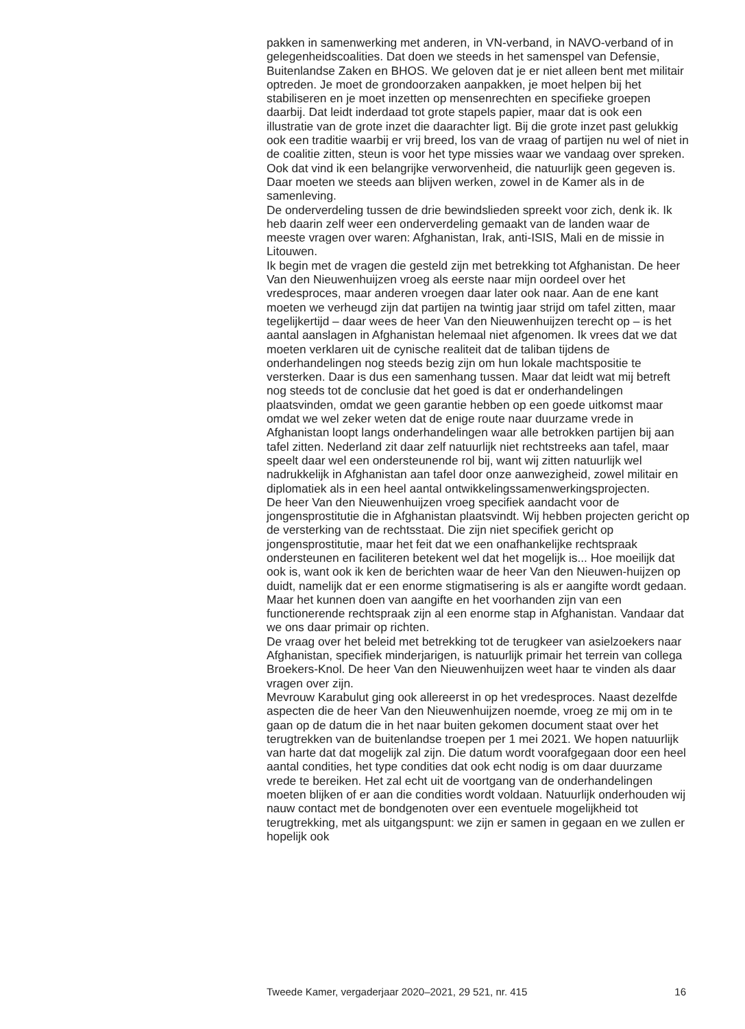pakken in samenwerking met anderen, in VN-verband, in NAVO-verband of in gelegenheidscoalities. Dat doen we steeds in het samenspel van Defensie, Buitenlandse Zaken en BHOS. We geloven dat je er niet alleen bent met militair optreden. Je moet de grondoorzaken aanpakken, je moet helpen bij het stabiliseren en je moet inzetten op mensenrechten en specifieke groepen daarbij. Dat leidt inderdaad tot grote stapels papier, maar dat is ook een illustratie van de grote inzet die daarachter ligt. Bij die grote inzet past gelukkig ook een traditie waarbij er vrij breed, los van de vraag of partijen nu wel of niet in de coalitie zitten, steun is voor het type missies waar we vandaag over spreken. Ook dat vind ik een belangrijke verworvenheid, die natuurlijk geen gegeven is. Daar moeten we steeds aan blijven werken, zowel in de Kamer als in de samenleving.
De onderverdeling tussen de drie bewindslieden spreekt voor zich, denk ik. Ik heb daarin zelf weer een onderverdeling gemaakt van de landen waar de meeste vragen over waren: Afghanistan, Irak, anti-ISIS, Mali en de missie in Litouwen.
Ik begin met de vragen die gesteld zijn met betrekking tot Afghanistan. De heer Van den Nieuwenhuijzen vroeg als eerste naar mijn oordeel over het vredesproces, maar anderen vroegen daar later ook naar. Aan de ene kant moeten we verheugd zijn dat partijen na twintig jaar strijd om tafel zitten, maar tegelijkertijd – daar wees de heer Van den Nieuwenhuijzen terecht op – is het aantal aanslagen in Afghanistan helemaal niet afgenomen. Ik vrees dat we dat moeten verklaren uit de cynische realiteit dat de taliban tijdens de onderhandelingen nog steeds bezig zijn om hun lokale machtspositie te versterken. Daar is dus een samenhang tussen. Maar dat leidt wat mij betreft nog steeds tot de conclusie dat het goed is dat er onderhandelingen plaatsvinden, omdat we geen garantie hebben op een goede uitkomst maar omdat we wel zeker weten dat de enige route naar duurzame vrede in Afghanistan loopt langs onderhandelingen waar alle betrokken partijen bij aan tafel zitten. Nederland zit daar zelf natuurlijk niet rechtstreeks aan tafel, maar speelt daar wel een ondersteunende rol bij, want wij zitten natuurlijk wel nadrukkelijk in Afghanistan aan tafel door onze aanwezigheid, zowel militair en diplomatiek als in een heel aantal ontwikkelingssamenwerkingsprojecten.
De heer Van den Nieuwenhuijzen vroeg specifiek aandacht voor de jongensprostitutie die in Afghanistan plaatsvindt. Wij hebben projecten gericht op de versterking van de rechtsstaat. Die zijn niet specifiek gericht op jongensprostitutie, maar het feit dat we een onafhankelijke rechtspraak ondersteunen en faciliteren betekent wel dat het mogelijk is... Hoe moeilijk dat ook is, want ook ik ken de berichten waar de heer Van den Nieuwen-huijzen op duidt, namelijk dat er een enorme stigmatisering is als er aangifte wordt gedaan. Maar het kunnen doen van aangifte en het voorhanden zijn van een functionerende rechtspraak zijn al een enorme stap in Afghanistan. Vandaar dat we ons daar primair op richten.
De vraag over het beleid met betrekking tot de terugkeer van asielzoekers naar Afghanistan, specifiek minderjarigen, is natuurlijk primair het terrein van collega Broekers-Knol. De heer Van den Nieuwenhuijzen weet haar te vinden als daar vragen over zijn.
Mevrouw Karabulut ging ook allereerst in op het vredesproces. Naast dezelfde aspecten die de heer Van den Nieuwenhuijzen noemde, vroeg ze mij om in te gaan op de datum die in het naar buiten gekomen document staat over het terugtrekken van de buitenlandse troepen per 1 mei 2021. We hopen natuurlijk van harte dat dat mogelijk zal zijn. Die datum wordt voorafgegaan door een heel aantal condities, het type condities dat ook echt nodig is om daar duurzame vrede te bereiken. Het zal echt uit de voortgang van de onderhandelingen moeten blijken of er aan die condities wordt voldaan. Natuurlijk onderhouden wij nauw contact met de bondgenoten over een eventuele mogelijkheid tot terugtrekking, met als uitgangspunt: we zijn er samen in gegaan en we zullen er hopelijk ook
Tweede Kamer, vergaderjaar 2020–2021, 29 521, nr. 415 16